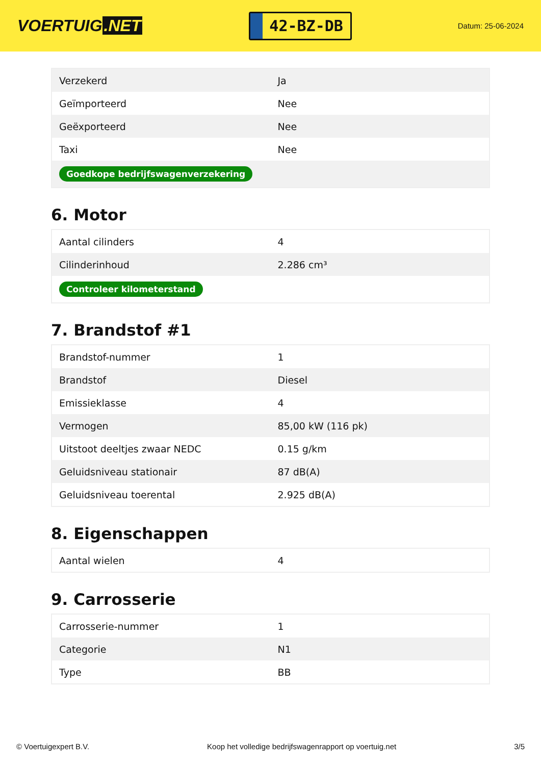VOERTUIG.NET
42-BZ-DB
Datum: 25-06-2024
| Verzekerd | Ja |
| Geïmporteerd | Nee |
| Geëxporteerd | Nee |
| Taxi | Nee |
| Goedkope bedrijfswagenverzekering | |
6. Motor
| Aantal cilinders | 4 |
| Cilinderinhoud | 2.286 cm³ |
| Controleer kilometerstand | |
7. Brandstof #1
| Brandstof-nummer | 1 |
| Brandstof | Diesel |
| Emissieklasse | 4 |
| Vermogen | 85,00 kW (116 pk) |
| Uitstoot deeltjes zwaar NEDC | 0.15 g/km |
| Geluidsniveau stationair | 87 dB(A) |
| Geluidsniveau toerental | 2.925 dB(A) |
8. Eigenschappen
| Aantal wielen | 4 |
9. Carrosserie
| Carrosserie-nummer | 1 |
| Categorie | N1 |
| Type | BB |
© Voertuigexpert B.V. Koop het volledige bedrijfswagenrapport op voertuig.net 3/5